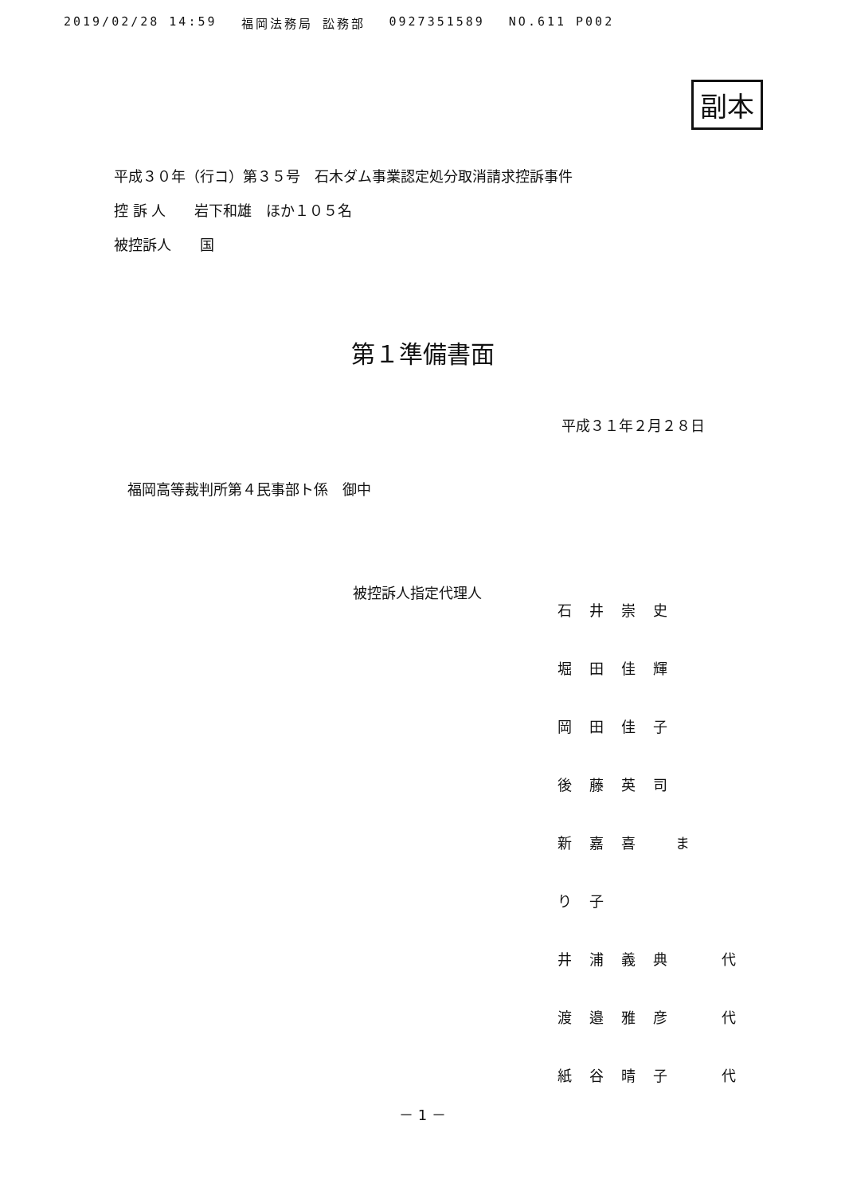2019/02/28 14:59 福岡法務局 訟務部 0927351589 NO.611 P002
副本
平成３０年（行コ）第３５号　石木ダム事業認定処分取消請求控訴事件
控 訴 人　　岩下和雄　ほか１０５名
被控訴人　　国
第１準備書面
平成３１年２月２８日
福岡高等裁判所第４民事部ト係　御中
被控訴人指定代理人
石井崇史
堀田佳輝
岡田佳子
後藤英司
新嘉喜 まり子
井浦義典 代
渡邉雅彦 代
紙谷晴子 代
－ 1 －